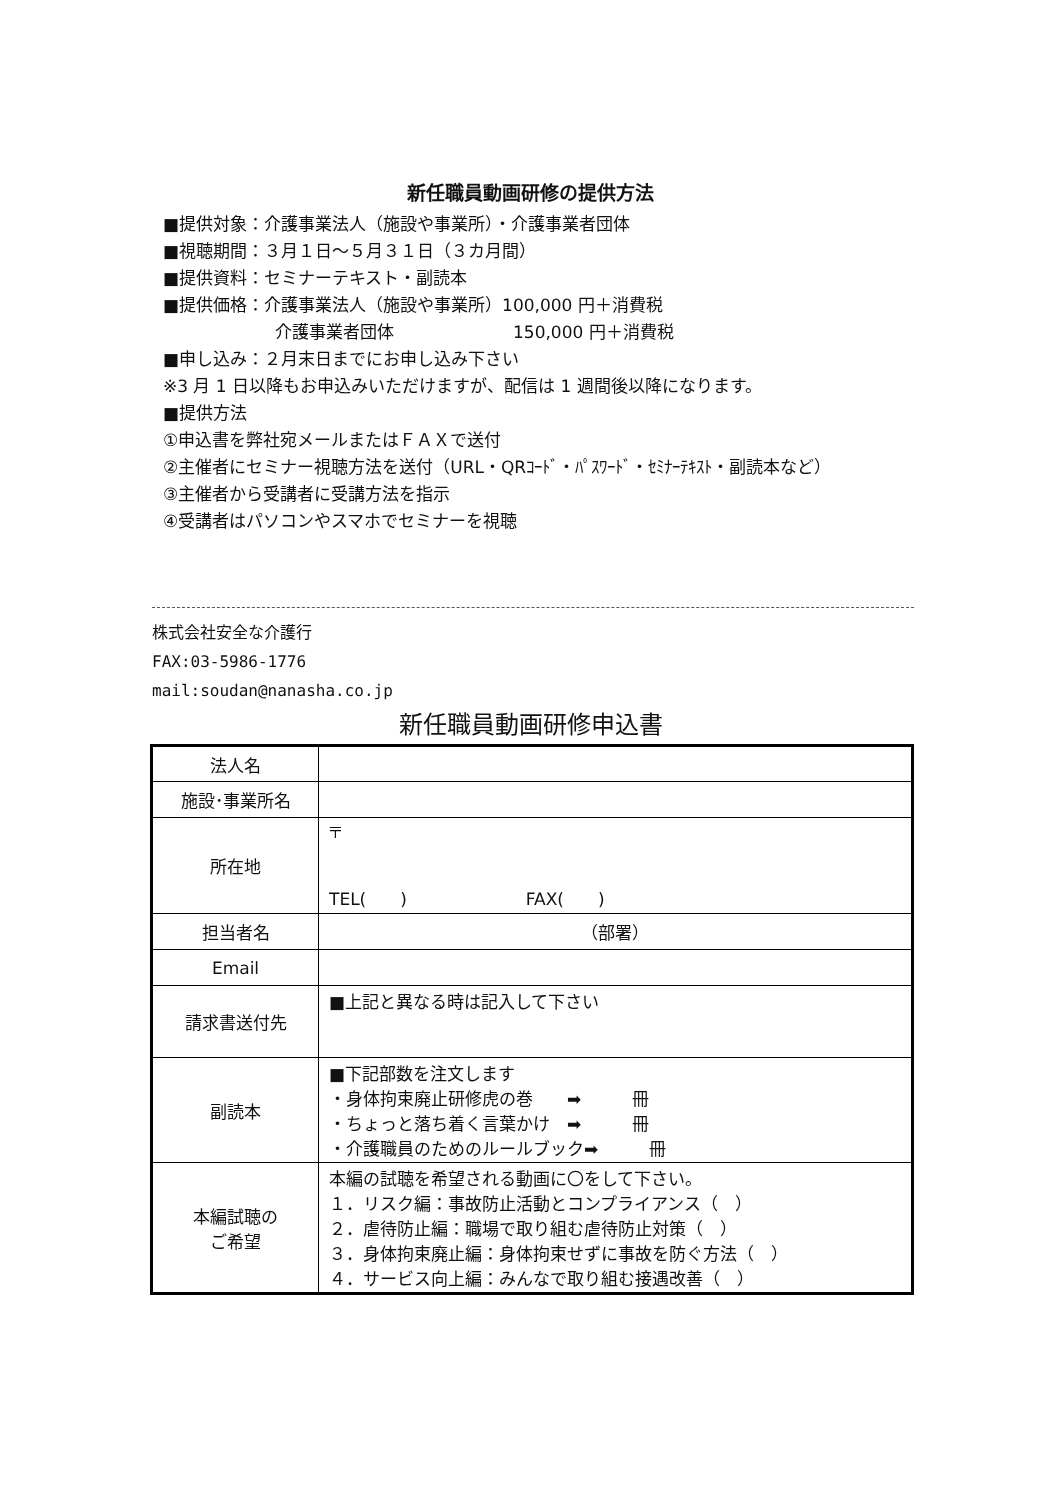新任職員動画研修の提供方法
■提供対象：介護事業法人（施設や事業所）・介護事業者団体
■視聴期間：３月１日～５月３１日（３カ月間）
■提供資料：セミナーテキスト・副読本
■提供価格：介護事業法人（施設や事業所）100,000 円＋消費税
介護事業者団体　　　　　　　150,000 円＋消費税
■申し込み：２月末日までにお申し込み下さい
※3 月 1 日以降もお申込みいただけますが、配信は 1 週間後以降になります。
■提供方法
①申込書を弊社宛メールまたはＦＡＸで送付
②主催者にセミナー視聴方法を送付（URL・QRｺｰﾄﾞ・ﾊﾟｽﾜｰﾄﾞ・ｾﾐﾅｰﾃｷｽﾄ・副読本など）
③主催者から受講者に受講方法を指示
④受講者はパソコンやスマホでセミナーを視聴
株式会社安全な介護行
FAX:03-5986-1776
mail:soudan@nanasha.co.jp
新任職員動画研修申込書
| 法人名 | |
| 施設･事業所名 | |
| 所在地 | 〒 TEL( ) FAX( ) |
| 担当者名 | （部署） |
| Email | |
| 請求書送付先 | ■上記と異なる時は記入して下さい |
| 副読本 | ■下記部数を注文します ・身体拘束廃止研修虎の巻 ➡ 冊 ・ちょっと落ち着く言葉かけ ➡ 冊 ・介護職員のためのルールブック➡ 冊 |
| 本編試聴の ご希望 | 本編の試聴を希望される動画に〇をして下さい。 １．リスク編：事故防止活動とコンプライアンス（ ） ２．虐待防止編：職場で取り組む虐待防止対策（ ） ３．身体拘束廃止編：身体拘束せずに事故を防ぐ方法（ ） ４．サービス向上編：みんなで取り組む接遇改善（ ） |